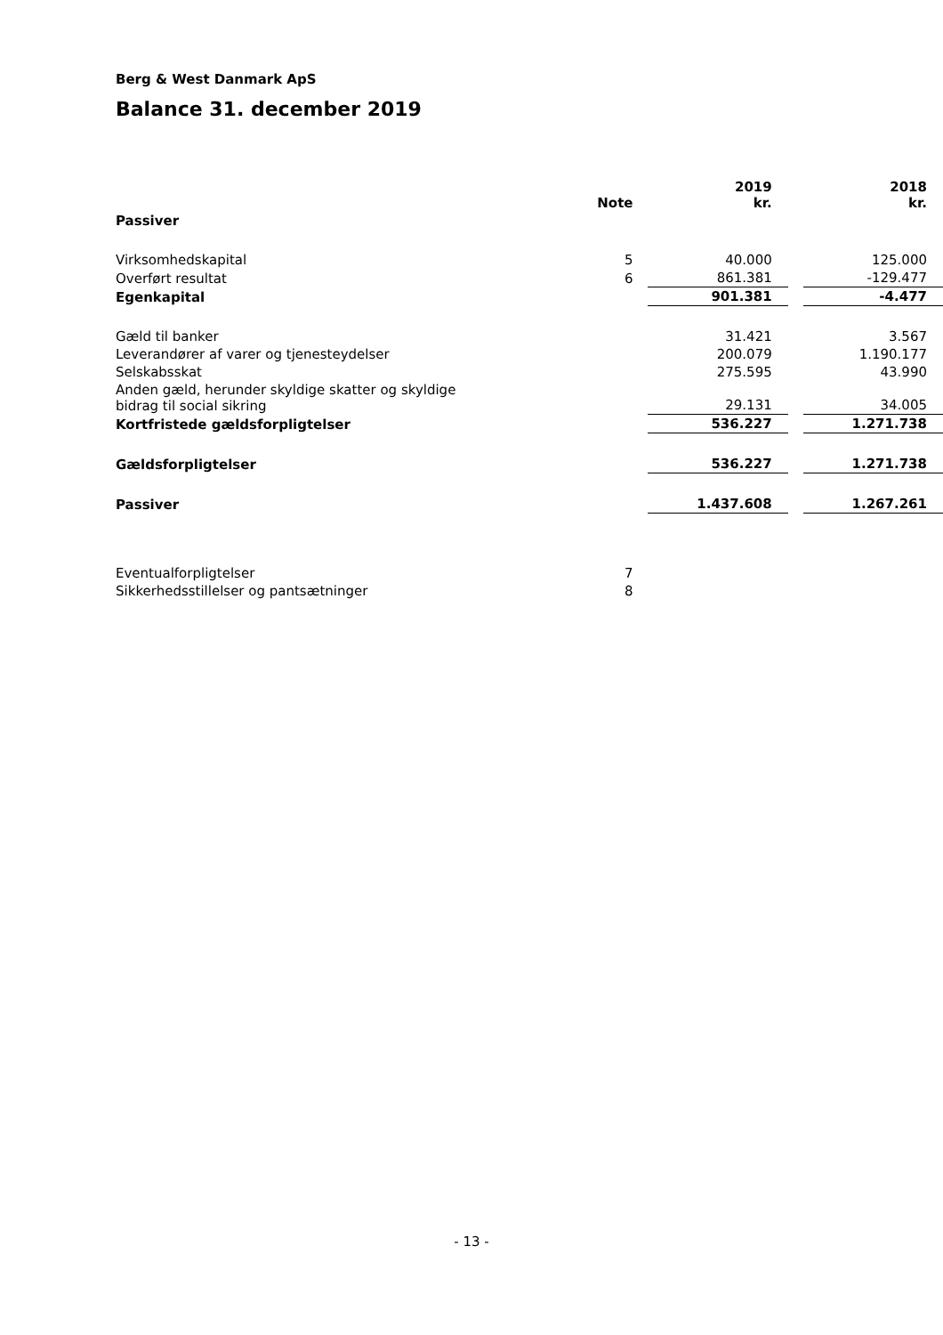Berg & West Danmark ApS
Balance 31. december 2019
| | Note | | 2019 kr. | | 2018 kr. |
| --- | --- | --- | --- | --- | --- |
| Passiver | | | | | |
| Virksomhedskapital | 5 | | 40.000 | | 125.000 |
| Overført resultat | 6 | | 861.381 | | -129.477 |
| Egenkapital | | | 901.381 | | -4.477 |
| Gæld til banker | | | 31.421 | | 3.567 |
| Leverandører af varer og tjenesteydelser | | | 200.079 | | 1.190.177 |
| Selskabsskat | | | 275.595 | | 43.990 |
| Anden gæld, herunder skyldige skatter og skyldige bidrag til social sikring | | | 29.131 | | 34.005 |
| Kortfristede gældsforpligtelser | | | 536.227 | | 1.271.738 |
| Gældsforpligtelser | | | 536.227 | | 1.271.738 |
| Passiver | | | 1.437.608 | | 1.267.261 |
| Eventualforpligtelser | 7 | | | | |
| Sikkerhedsstillelser og pantsætninger | 8 | | | | |
- 13 -